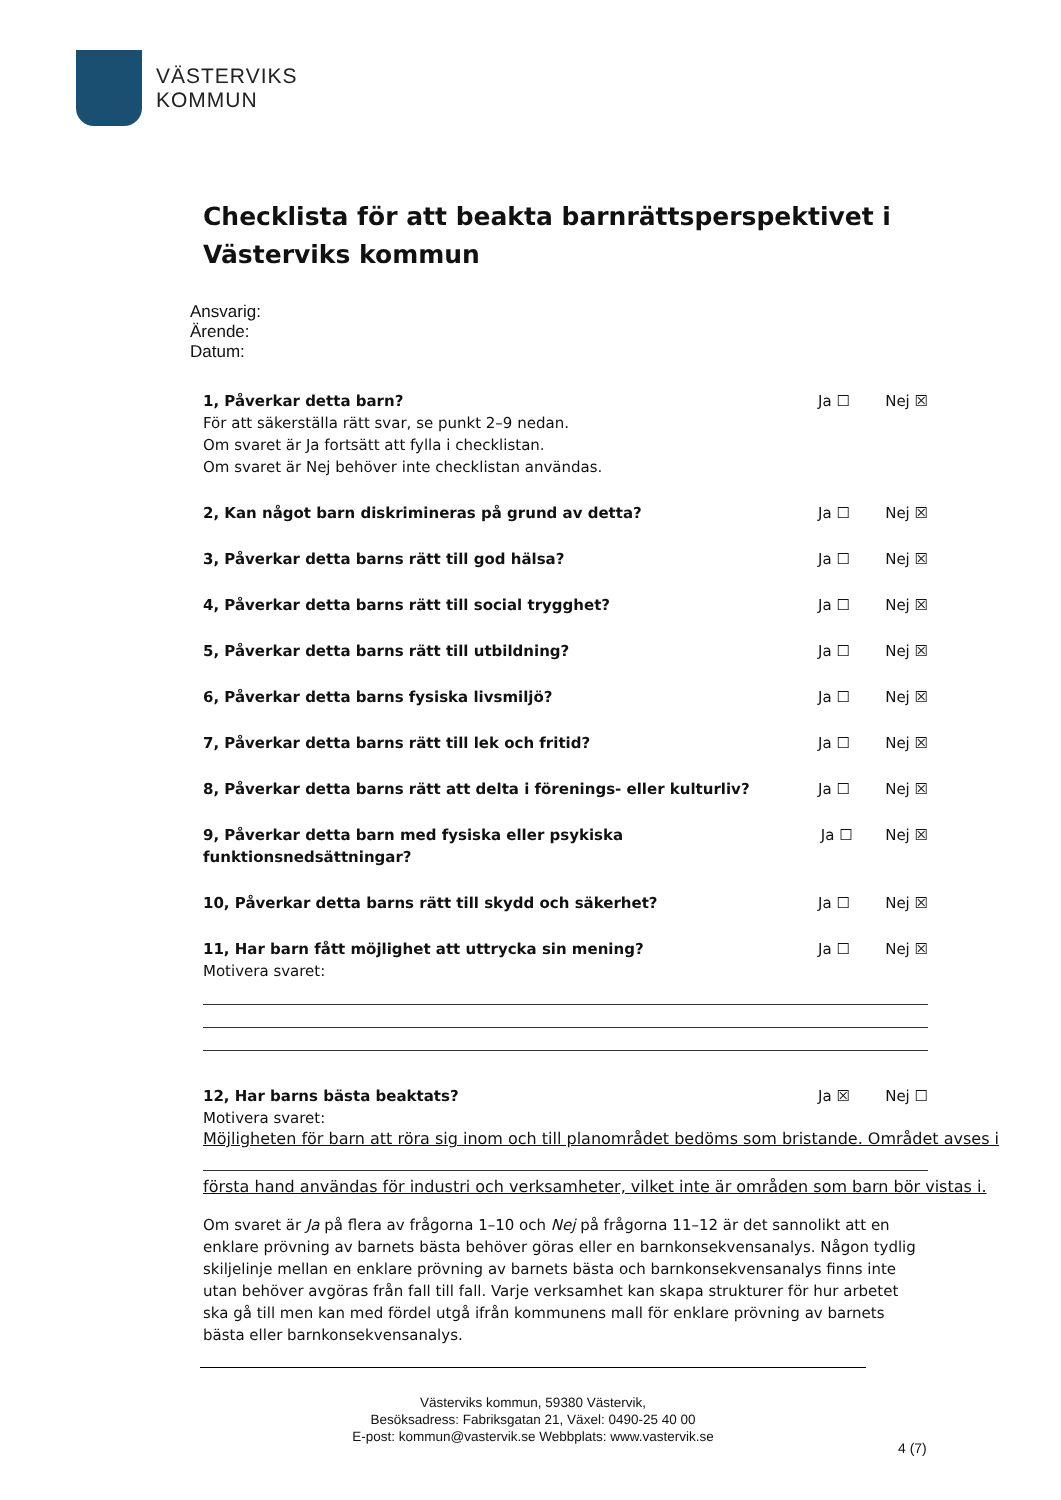VÄSTERVIKS
KOMMUN
Checklista för att beakta barnrättsperspektivet i Västerviks kommun
Ansvarig:
Ärende:
Datum:
1, Påverkar detta barn?
För att säkerställa rätt svar, se punkt 2–9 nedan.
Om svaret är Ja fortsätt att fylla i checklistan.
Om svaret är Nej behöver inte checklistan användas.
Ja ☐ Nej ☒
2, Kan något barn diskrimineras på grund av detta?
Ja ☐ Nej ☒
3, Påverkar detta barns rätt till god hälsa?
Ja ☐ Nej ☒
4, Påverkar detta barns rätt till social trygghet?
Ja ☐ Nej ☒
5, Påverkar detta barns rätt till utbildning?
Ja ☐ Nej ☒
6, Påverkar detta barns fysiska livsmiljö?
Ja ☐ Nej ☒
7, Påverkar detta barns rätt till lek och fritid?
Ja ☐ Nej ☒
8, Påverkar detta barns rätt att delta i förenings- eller kulturliv?
Ja ☐ Nej ☒
9, Påverkar detta barn med fysiska eller psykiska funktionsnedsättningar?
Ja ☐ Nej ☒
10, Påverkar detta barns rätt till skydd och säkerhet?
Ja ☐ Nej ☒
11, Har barn fått möjlighet att uttrycka sin mening?
Motivera svaret:
Ja ☐ Nej ☒
12, Har barns bästa beaktats?
Motivera svaret:
Ja ☒ Nej ☐
Möjligheten för barn att röra sig inom och till planområdet bedöms som bristande. Området avses i
första hand användas för industri och verksamheter, vilket inte är områden som barn bör vistas i.
Om svaret är Ja på flera av frågorna 1–10 och Nej på frågorna 11–12 är det sannolikt att en enklare prövning av barnets bästa behöver göras eller en barnkonsekvensanalys. Någon tydlig skiljelinje mellan en enklare prövning av barnets bästa och barnkonsekvensanalys finns inte utan behöver avgöras från fall till fall. Varje verksamhet kan skapa strukturer för hur arbetet ska gå till men kan med fördel utgå ifrån kommunens mall för enklare prövning av barnets bästa eller barnkonsekvensanalys.
Västerviks kommun, 59380 Västervik,
Besöksadress: Fabriksgatan 21, Växel: 0490-25 40 00
E-post: kommun@vastervik.se Webbplats: www.vastervik.se
4 (7)